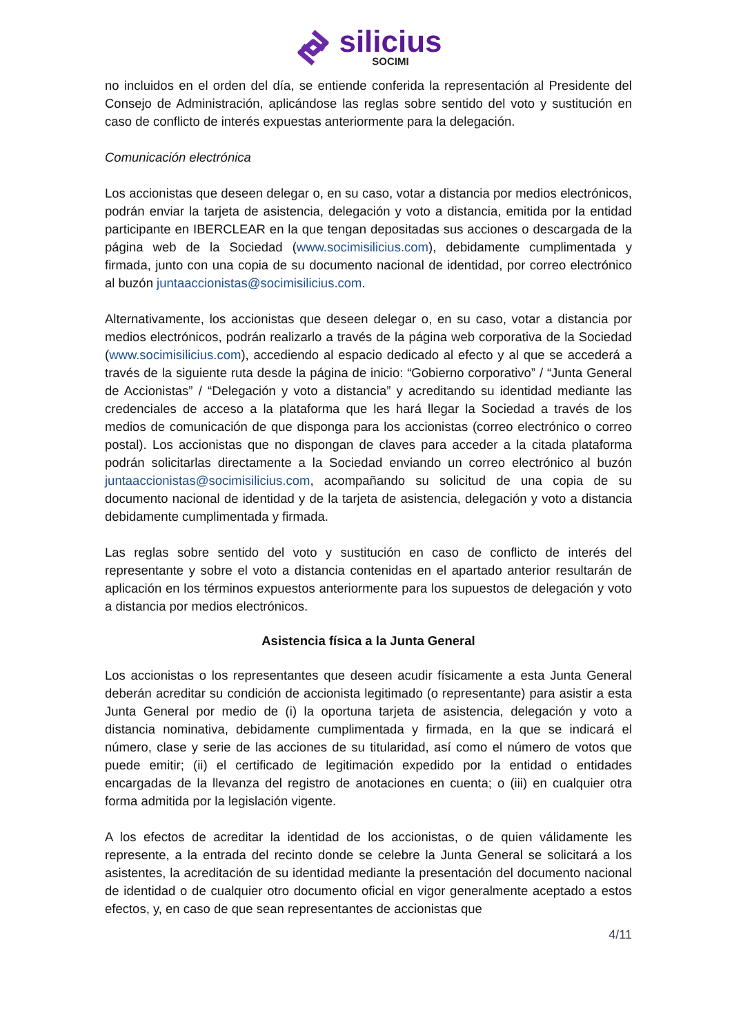silicius
SOCIMI
no incluidos en el orden del día, se entiende conferida la representación al Presidente del Consejo de Administración, aplicándose las reglas sobre sentido del voto y sustitución en caso de conflicto de interés expuestas anteriormente para la delegación.
Comunicación electrónica
Los accionistas que deseen delegar o, en su caso, votar a distancia por medios electrónicos, podrán enviar la tarjeta de asistencia, delegación y voto a distancia, emitida por la entidad participante en IBERCLEAR en la que tengan depositadas sus acciones o descargada de la página web de la Sociedad (www.socimisilicius.com), debidamente cumplimentada y firmada, junto con una copia de su documento nacional de identidad, por correo electrónico al buzón juntaaccionistas@socimisilicius.com.
Alternativamente, los accionistas que deseen delegar o, en su caso, votar a distancia por medios electrónicos, podrán realizarlo a través de la página web corporativa de la Sociedad (www.socimisilicius.com), accediendo al espacio dedicado al efecto y al que se accederá a través de la siguiente ruta desde la página de inicio: “Gobierno corporativo” / “Junta General de Accionistas” / “Delegación y voto a distancia” y acreditando su identidad mediante las credenciales de acceso a la plataforma que les hará llegar la Sociedad a través de los medios de comunicación de que disponga para los accionistas (correo electrónico o correo postal). Los accionistas que no dispongan de claves para acceder a la citada plataforma podrán solicitarlas directamente a la Sociedad enviando un correo electrónico al buzón juntaaccionistas@socimisilicius.com, acompañando su solicitud de una copia de su documento nacional de identidad y de la tarjeta de asistencia, delegación y voto a distancia debidamente cumplimentada y firmada.
Las reglas sobre sentido del voto y sustitución en caso de conflicto de interés del representante y sobre el voto a distancia contenidas en el apartado anterior resultarán de aplicación en los términos expuestos anteriormente para los supuestos de delegación y voto a distancia por medios electrónicos.
Asistencia física a la Junta General
Los accionistas o los representantes que deseen acudir físicamente a esta Junta General deberán acreditar su condición de accionista legitimado (o representante) para asistir a esta Junta General por medio de (i) la oportuna tarjeta de asistencia, delegación y voto a distancia nominativa, debidamente cumplimentada y firmada, en la que se indicará el número, clase y serie de las acciones de su titularidad, así como el número de votos que puede emitir; (ii) el certificado de legitimación expedido por la entidad o entidades encargadas de la llevanza del registro de anotaciones en cuenta; o (iii) en cualquier otra forma admitida por la legislación vigente.
A los efectos de acreditar la identidad de los accionistas, o de quien válidamente les represente, a la entrada del recinto donde se celebre la Junta General se solicitará a los asistentes, la acreditación de su identidad mediante la presentación del documento nacional de identidad o de cualquier otro documento oficial en vigor generalmente aceptado a estos efectos, y, en caso de que sean representantes de accionistas que
4/11